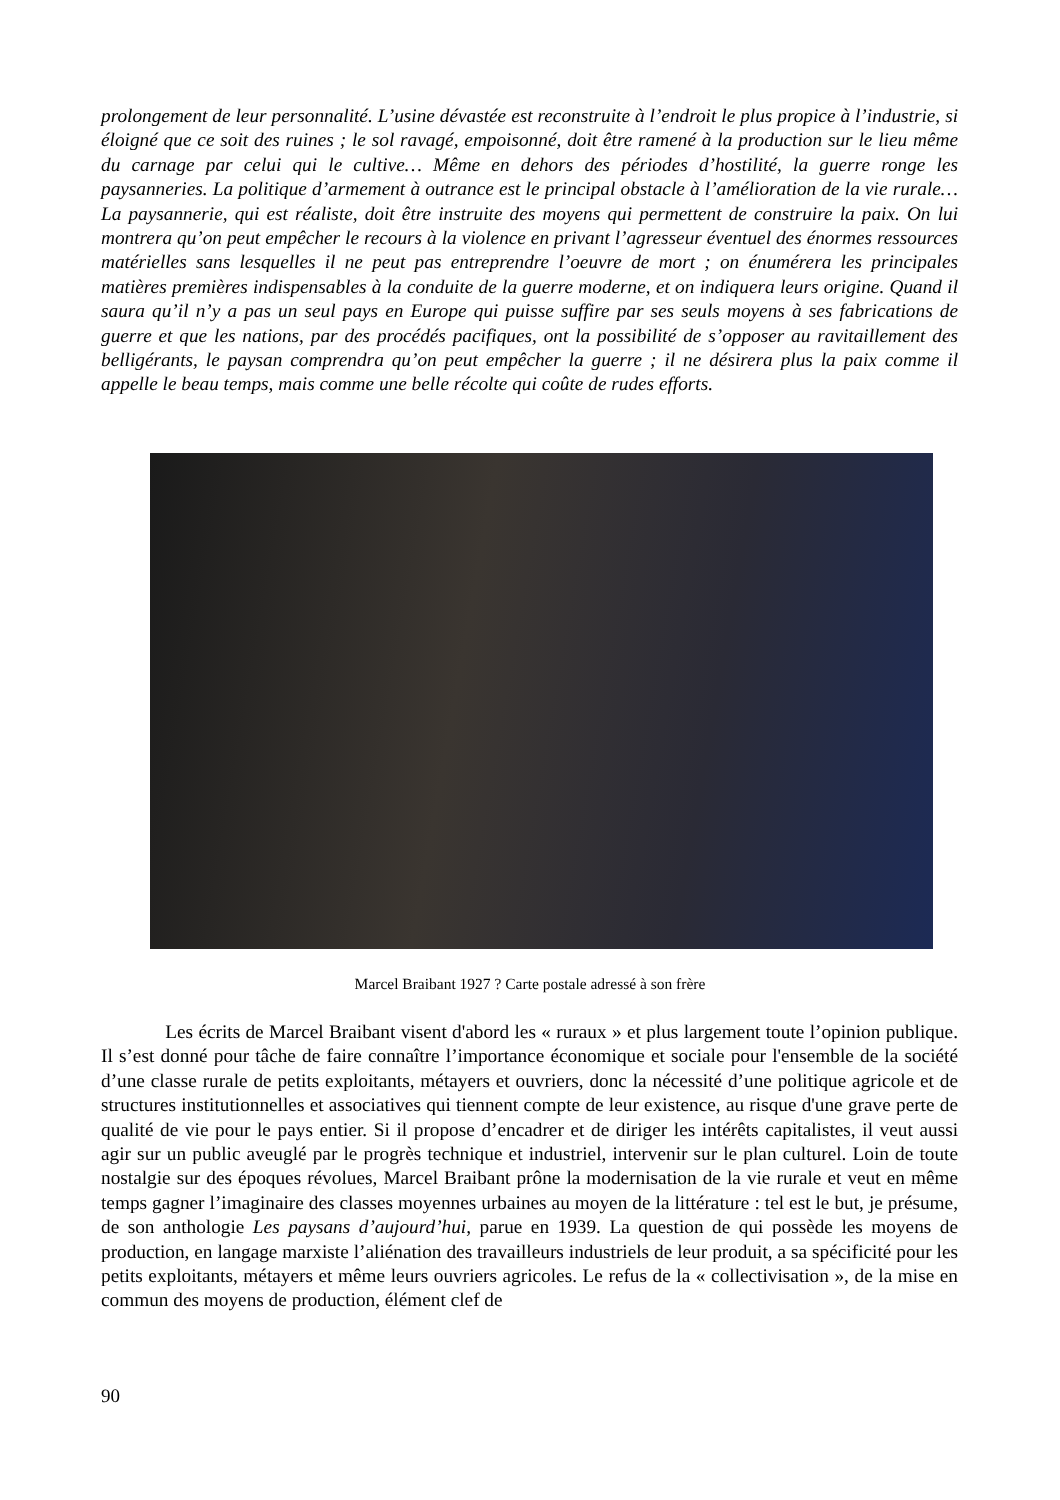prolongement de leur personnalité. L’usine dévastée est reconstruite à l’endroit le plus propice à l’industrie, si éloigné que ce soit des ruines ; le sol ravagé, empoisonné, doit être ramené à la production sur le lieu même du carnage par celui qui le cultive… Même en dehors des périodes d’hostilité, la guerre ronge les paysanneries. La politique d’armement à outrance est le principal obstacle à l’amélioration de la vie rurale… La paysannerie, qui est réaliste, doit être instruite des moyens qui permettent de construire la paix. On lui montrera qu’on peut empêcher le recours à la violence en privant l’agresseur éventuel des énormes ressources matérielles sans lesquelles il ne peut pas entreprendre l’oeuvre de mort ; on énumérera les principales matières premières indispensables à la conduite de la guerre moderne, et on indiquera leurs origine. Quand il saura qu’il n’y a pas un seul pays en Europe qui puisse suffire par ses seuls moyens à ses fabrications de guerre et que les nations, par des procédés pacifiques, ont la possibilité de s’opposer au ravitaillement des belligérants, le paysan comprendra qu’on peut empêcher la guerre ; il ne désirera plus la paix comme il appelle le beau temps, mais comme une belle récolte qui coûte de rudes efforts.
Marcel Braibant 1927 ? Carte postale adressé à son frère
Les écrits de Marcel Braibant visent d'abord les « ruraux » et plus largement toute l’opinion publique. Il s’est donné pour tâche de faire connaître l’importance économique et sociale pour l'ensemble de la société d’une classe rurale de petits exploitants, métayers et ouvriers, donc la nécessité d’une politique agricole et de structures institutionnelles et associatives qui tiennent compte de leur existence, au risque d'une grave perte de qualité de vie pour le pays entier. Si il propose d’encadrer et de diriger les intérêts capitalistes, il veut aussi agir sur un public aveuglé par le progrès technique et industriel, intervenir sur le plan culturel. Loin de toute nostalgie sur des époques révolues, Marcel Braibant prône la modernisation de la vie rurale et veut en même temps gagner l’imaginaire des classes moyennes urbaines au moyen de la littérature : tel est le but, je présume, de son anthologie Les paysans d’aujourd’hui, parue en 1939. La question de qui possède les moyens de production, en langage marxiste l’aliénation des travailleurs industriels de leur produit, a sa spécificité pour les petits exploitants, métayers et même leurs ouvriers agricoles. Le refus de la « collectivisation », de la mise en commun des moyens de production, élément clef de
90